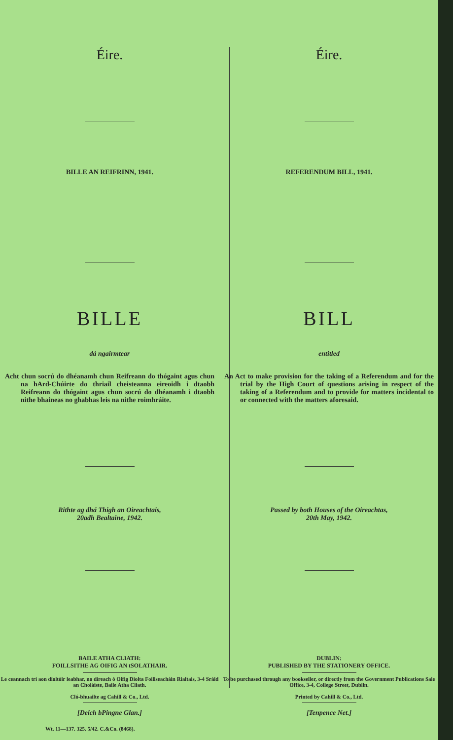Éire.
BILLE AN REIFRINN, 1941.
BILLE
dá ngairmtear
Acht chun socrú do dhéanamh chun Reifreann do thógaint agus chun na hArd-Chúirte do thriail cheisteanna eireoidh i dtaobh Reifreann do thógaint agus chun socrú do dhéanamh i dtaobh nithe bhaineas no ghabhas leis na nithe roimhráite.
Rithte ag dhá Thigh an Oireachtais,
20adh Bealtaine, 1942.
BAILE ATHA CLIATH:
FOILLSITHE AG OIFIG AN tSOLATHAIR.
Le ceannach trí aon díoltóir leabhar, no díreach ó Oifig Díolta Foillseacháin Rialtais, 3-4 Sráid an Choláiste, Baile Atha Cliath.
Cló-bhuailte ag Cahill & Co., Ltd.
[Deich bPingne Glan.]
Wt. 11—137. 325. 5/42. C.&Co. (8468).
Éire.
REFERENDUM BILL, 1941.
BILL
entitled
An Act to make provision for the taking of a Referendum and for the trial by the High Court of questions arising in respect of the taking of a Referendum and to provide for matters incidental to or connected with the matters aforesaid.
Passed by both Houses of the Oireachtas,
20th May, 1942.
DUBLIN:
PUBLISHED BY THE STATIONERY OFFICE.
To be purchased through any bookseller, or directly from the Government Publications Sale Office, 3-4, College Street, Dublin.
Printed by Cahill & Co., Ltd.
[Tenpence Net.]